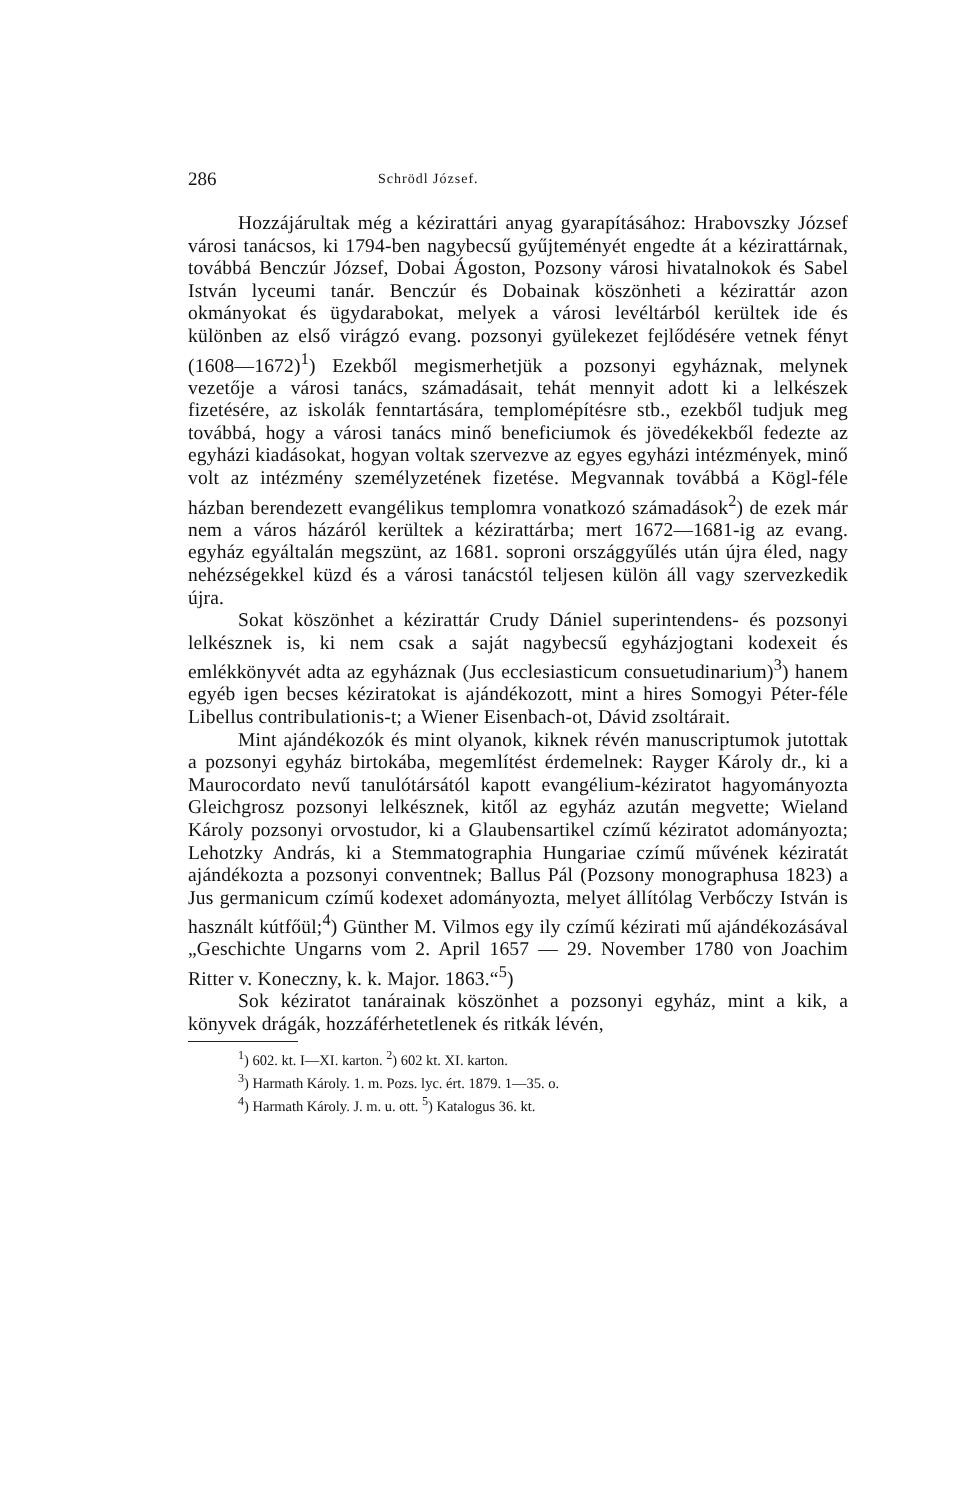286 Schrödl József.
Hozzájárultak még a kézirattári anyag gyarapításához: Hrabovszky József városi tanácsos, ki 1794-ben nagybecsű gyűjteményét engedte át a kézirattárnak, továbbá Benczúr József, Dobai Ágoston, Pozsony városi hivatalnokok és Sabel István lyceumi tanár. Benczúr és Dobainak köszönheti a kézirattár azon okmányokat és ügydarabokat, melyek a városi levéltárból kerültek ide és különben az első virágzó evang. pozsonyi gyülekezet fejlődésére vetnek fényt (1608—1672)<sup>1</sup>) Ezekből megismerhetjük a pozsonyi egyháznak, melynek vezetője a városi tanács, számadásait, tehát mennyit adott ki a lelkészek fizetésére, az iskolák fenntartására, templomépítésre stb., ezekből tudjuk meg továbbá, hogy a városi tanács minő beneficiumok és jövedékekből fedezte az egyházi kiadásokat, hogyan voltak szervezve az egyes egyházi intézmények, minő volt az intézmény személyzetének fizetése. Megvannak továbbá a Kögl-féle házban berendezett evangélikus templomra vonatkozó számadások<sup>2</sup>) de ezek már nem a város házáról kerültek a kézirattárba; mert 1672—1681-ig az evang. egyház egyáltalán megszünt, az 1681. soproni országgyűlés után újra éled, nagy nehézségekkel küzd és a városi tanácstól teljesen külön áll vagy szervezkedik újra.
Sokat köszönhet a kézirattár Crudy Dániel superintendens- és pozsonyi lelkésznek is, ki nem csak a saját nagybecsű egyházjogtani kodexeit és emlékkönyvét adta az egyháznak (Jus ecclesiasticum consuetudinarium)<sup>3</sup>) hanem egyéb igen becses kéziratokat is ajándékozott, mint a hires Somogyi Péter-féle Libellus contribulationis-t; a Wiener Eisenbach-ot, Dávid zsoltárait.
Mint ajándékozók és mint olyanok, kiknek révén manuscriptumok jutottak a pozsonyi egyház birtokába, megemlítést érdemelnek: Rayger Károly dr., ki a Maurocordato nevű tanulótársától kapott evangélium-kéziratot hagyományozta Gleichgrosz pozsonyi lelkésznek, kitől az egyház azután megvette; Wieland Károly pozsonyi orvostudor, ki a Glaubensartikel czímű kéziratot adományozta; Lehotzky András, ki a Stemmatographia Hungariae czímű művének kéziratát ajándékozta a pozsonyi conventnek; Ballus Pál (Pozsony monographusa 1823) a Jus germanicum czímű kodexet adományozta, melyet állítólag Verbőczy István is használt kútfőül;<sup>4</sup>) Günther M. Vilmos egy ily czímű kézirati mű ajándékozásával „Geschichte Ungarns vom 2. April 1657 — 29. November 1780 von Joachim Ritter v. Koneczny, k. k. Major. 1863.“<sup>5</sup>)
Sok kéziratot tanárainak köszönhet a pozsonyi egyház, mint a kik, a könyvek drágák, hozzáférhetetlenek és ritkák lévén,
<sup>1</sup>) 602. kt. I—XI. karton. <sup>2</sup>) 602 kt. XI. karton.
<sup>3</sup>) Harmath Károly. 1. m. Pozs. lyc. ért. 1879. 1—35. o.
<sup>4</sup>) Harmath Károly. J. m. u. ott. <sup>5</sup>) Katalogus 36. kt.